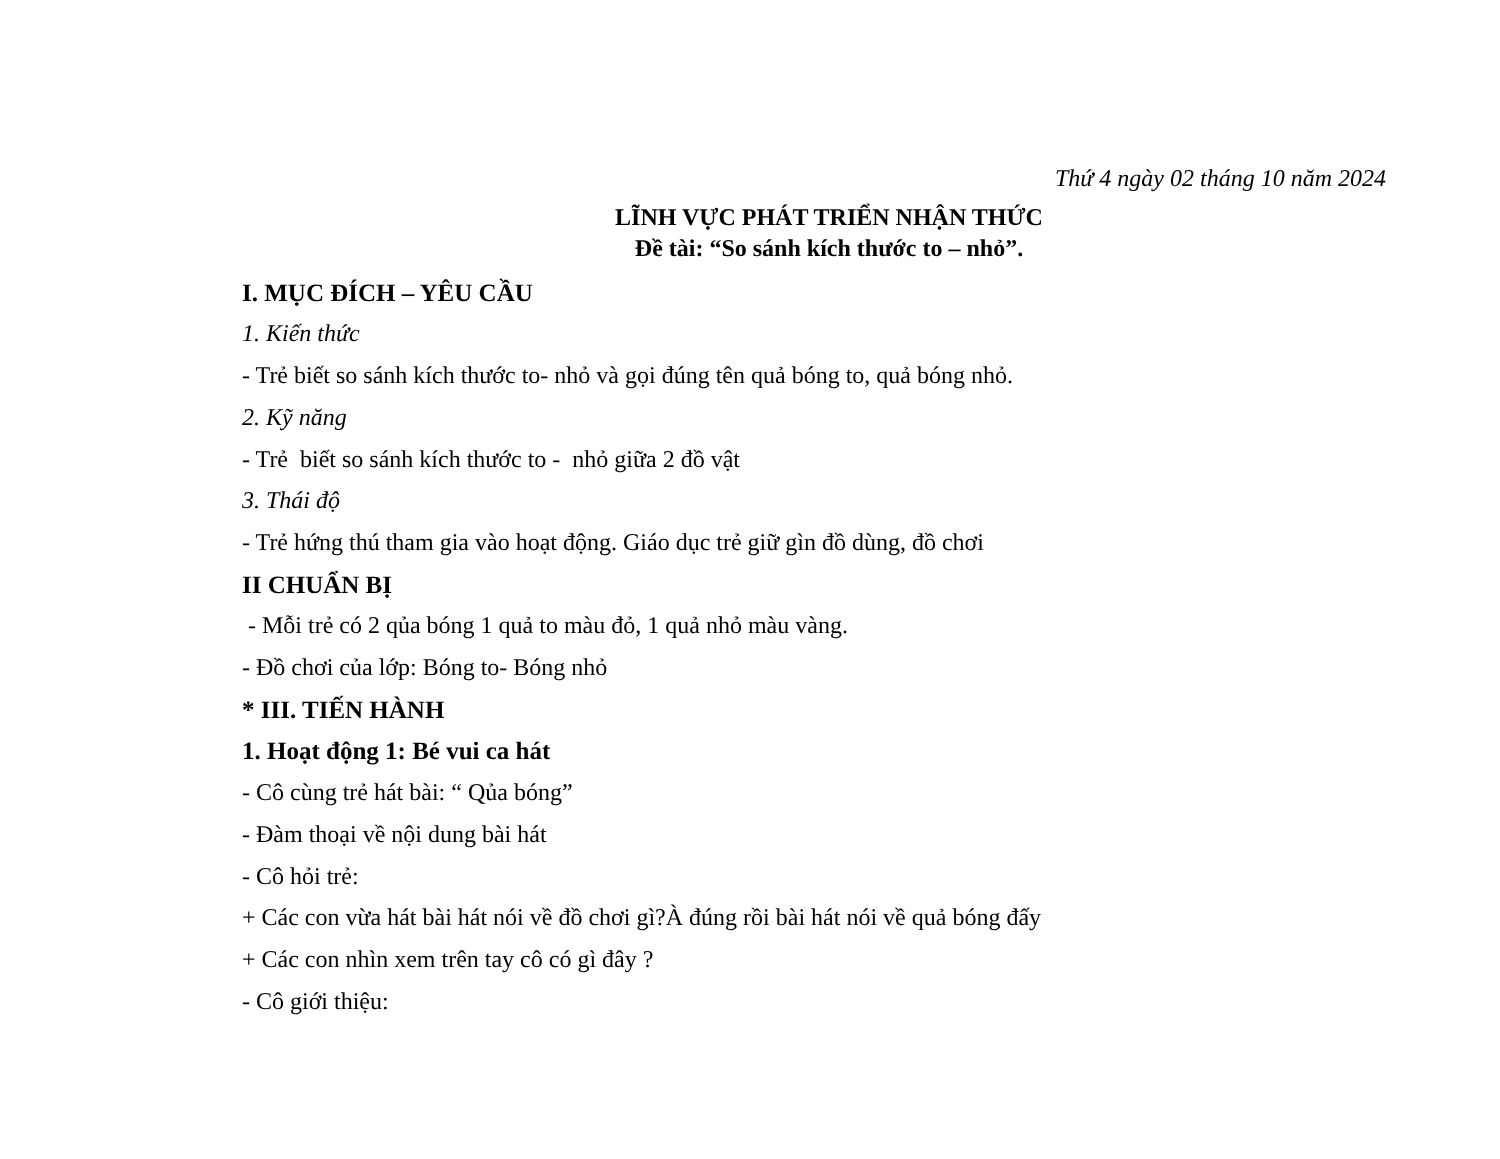Thứ 4 ngày 02 tháng 10 năm 2024
LĨNH VỰC PHÁT TRIỂN NHẬN THỨC
Đề tài: “So sánh kích thước to – nhỏ”.
I. MỤC ĐÍCH – YÊU CẦU
1. Kiến thức
- Trẻ biết so sánh kích thước to- nhỏ và gọi đúng tên quả bóng to, quả bóng nhỏ.
2. Kỹ năng
- Trẻ biết so sánh kích thước to - nhỏ giữa 2 đồ vật
3. Thái độ
- Trẻ hứng thú tham gia vào hoạt động. Giáo dục trẻ giữ gìn đồ dùng, đồ chơi
II CHUẨN BỊ
- Mỗi trẻ có 2 qủa bóng 1 quả to màu đỏ, 1 quả nhỏ màu vàng.
- Đồ chơi của lớp: Bóng to- Bóng nhỏ
* III. TIẾN HÀNH
1. Hoạt động 1: Bé vui ca hát
- Cô cùng trẻ hát bài: “ Qủa bóng”
- Đàm thoại về nội dung bài hát
- Cô hỏi trẻ:
+ Các con vừa hát bài hát nói về đồ chơi gì?À đúng rồi bài hát nói về quả bóng đấy
+ Các con nhìn xem trên tay cô có gì đây ?
- Cô giới thiệu: